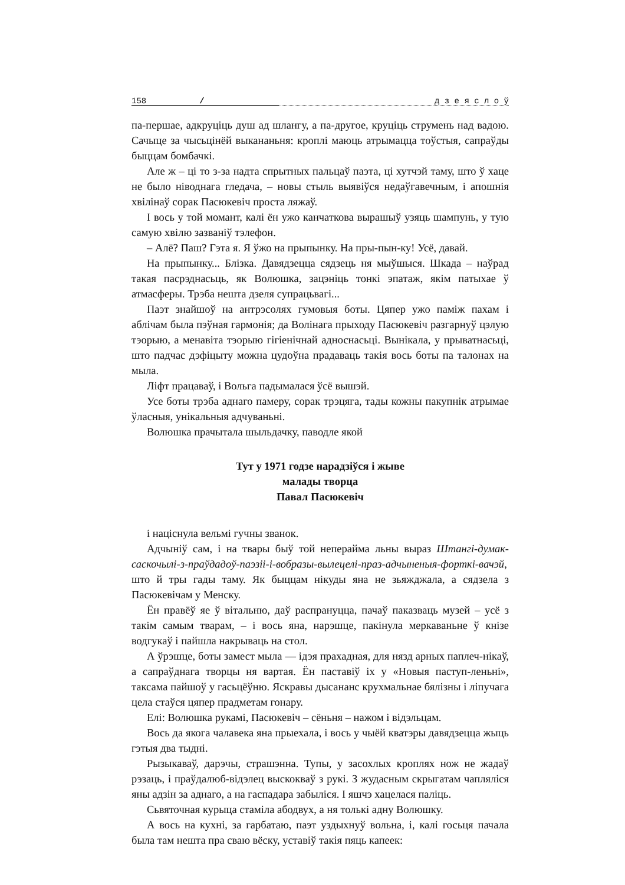158 / д з е я с л о ў
па-першае, адкруціць душ ад шлангу, а па-другое, круціць струмень над вадою. Сачыце за чысьцінёй выкананьня: кроплі маюць атрымацца тоўстыя, сапраўды быццам бомбачкі.
Але ж – ці то з-за надта спрытных пальцаў паэта, ці хутчэй таму, што ў хаце не было ніводнага гледача, – новы стыль выявіўся недаўгавечным, і апошнія хвілінаў сорак Пасюкевіч проста ляжаў.
І вось у той момант, калі ён ужо канчаткова вырашыў узяць шампунь, у тую самую хвілю зазваніў тэлефон.
– Алё? Паш? Гэта я. Я ўжо на прыпынку. На пры-пын-ку! Усё, давай.
На прыпынку... Блізка. Давядзецца сядзець ня мыўшыся. Шкада – наўрад такая пасрэднасьць, як Волюшка, зацэніць тонкі эпатаж, якім патыхае ў атмасферы. Трэба нешта дзеля супрацьвагі...
Паэт знайшоў на антрэсолях гумовыя боты. Цяпер ужо паміж пахам і аблічам была пэўная гармонія; да Волінага прыходу Пасюкевіч разгарнуў цэлую тэорыю, а менавіта тэорыю гігіенічнай адноснасьці. Вынікала, у прыватнасьці, што падчас дэфіцыту можна цудоўна прадаваць такія вось боты па талонах на мыла.
Ліфт працаваў, і Вольга падымалася ўсё вышэй.
Усе боты трэба аднаго памеру, сорак трэцяга, тады кожны пакупнік атрымае ўласныя, унікальныя адчуваньні.
Волюшка прачытала шыльдачку, паводле якой
Тут у 1971 годзе нарадзіўся і жыве
малады творца
Павал Пасюкевіч
і націснула вельмі гучны званок.
Адчыніў сам, і на твары быў той неперайма льны выраз Штангі-думак-саскочылі-з-праўдадоў-паэзіі-і-вобразы-вылецелі-праз-адчыненыя-форткі-вачэй, што й тры гады таму. Як быццам нікуды яна не зьяжджала, а сядзела з Пасюкевічам у Менску.
Ён правёў яе ў вітальню, даў распрануцца, пачаў паказваць музей – усё з такім самым тварам, – і вось яна, нарэшце, пакінула меркаваньне ў кнізе водгукаў і пайшла накрываць на стол.
А ўрэшце, боты замест мыла — ідэя прахадная, для нязд арных паплеч-нікаў, а сапраўднага творцы ня вартая. Ён паставіў іх у «Новыя паступ-леньні», таксама пайшоў у гасьцёўню. Яскравы дысананс крухмальнае бялізны і ліпучага цела стаўся цяпер прадметам гонару.
Елі: Волюшка рукамі, Пасюкевіч – сёньня – нажом і відэльцам.
Вось да якога чалавека яна прыехала, і вось у чыёй кватэры давядзецца жыць гэтыя два тыдні.
Рызыкаваў, дарэчы, страшэнна. Тупы, у засохлых кроплях нож не жадаў рэзаць, і праўдалюб-відэлец выскокваў з рукі. З жудасным скрыгатам чапляліся яны адзін за аднаго, а на гаспадара забыліся. І яшчэ хацелася паліць.
Сьвяточная курыца стаміла абодвух, а ня толькі адну Волюшку.
А вось на кухні, за гарбатаю, паэт уздыхнуў вольна, і, калі госьця пачала была там нешта пра сваю вёску, уставіў такія пяць капеек: